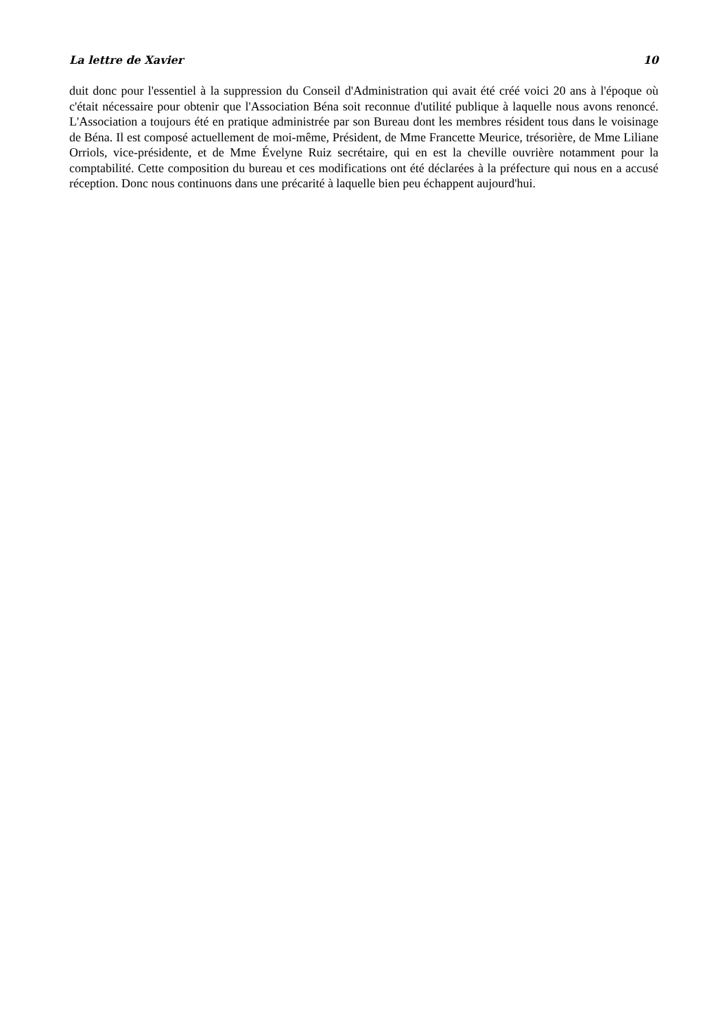La lettre de Xavier 10
duit donc pour l'essentiel à la suppression du Conseil d'Administration qui avait été créé voici 20 ans à l'époque où c'était nécessaire pour obtenir que l'Association Béna soit reconnue d'utilité publique à laquelle nous avons renoncé. L'Association a toujours été en pratique administrée par son Bureau dont les membres résident tous dans le voisinage de Béna. Il est composé actuellement de moi-même, Président, de Mme Francette Meurice, trésorière, de Mme Liliane Orriols, vice-présidente, et de Mme Évelyne Ruiz secrétaire, qui en est la cheville ouvrière notamment pour la comptabilité. Cette composition du bureau et ces modifications ont été déclarées à la préfecture qui nous en a accusé réception. Donc nous continuons dans une précarité à laquelle bien peu échappent aujourd'hui.